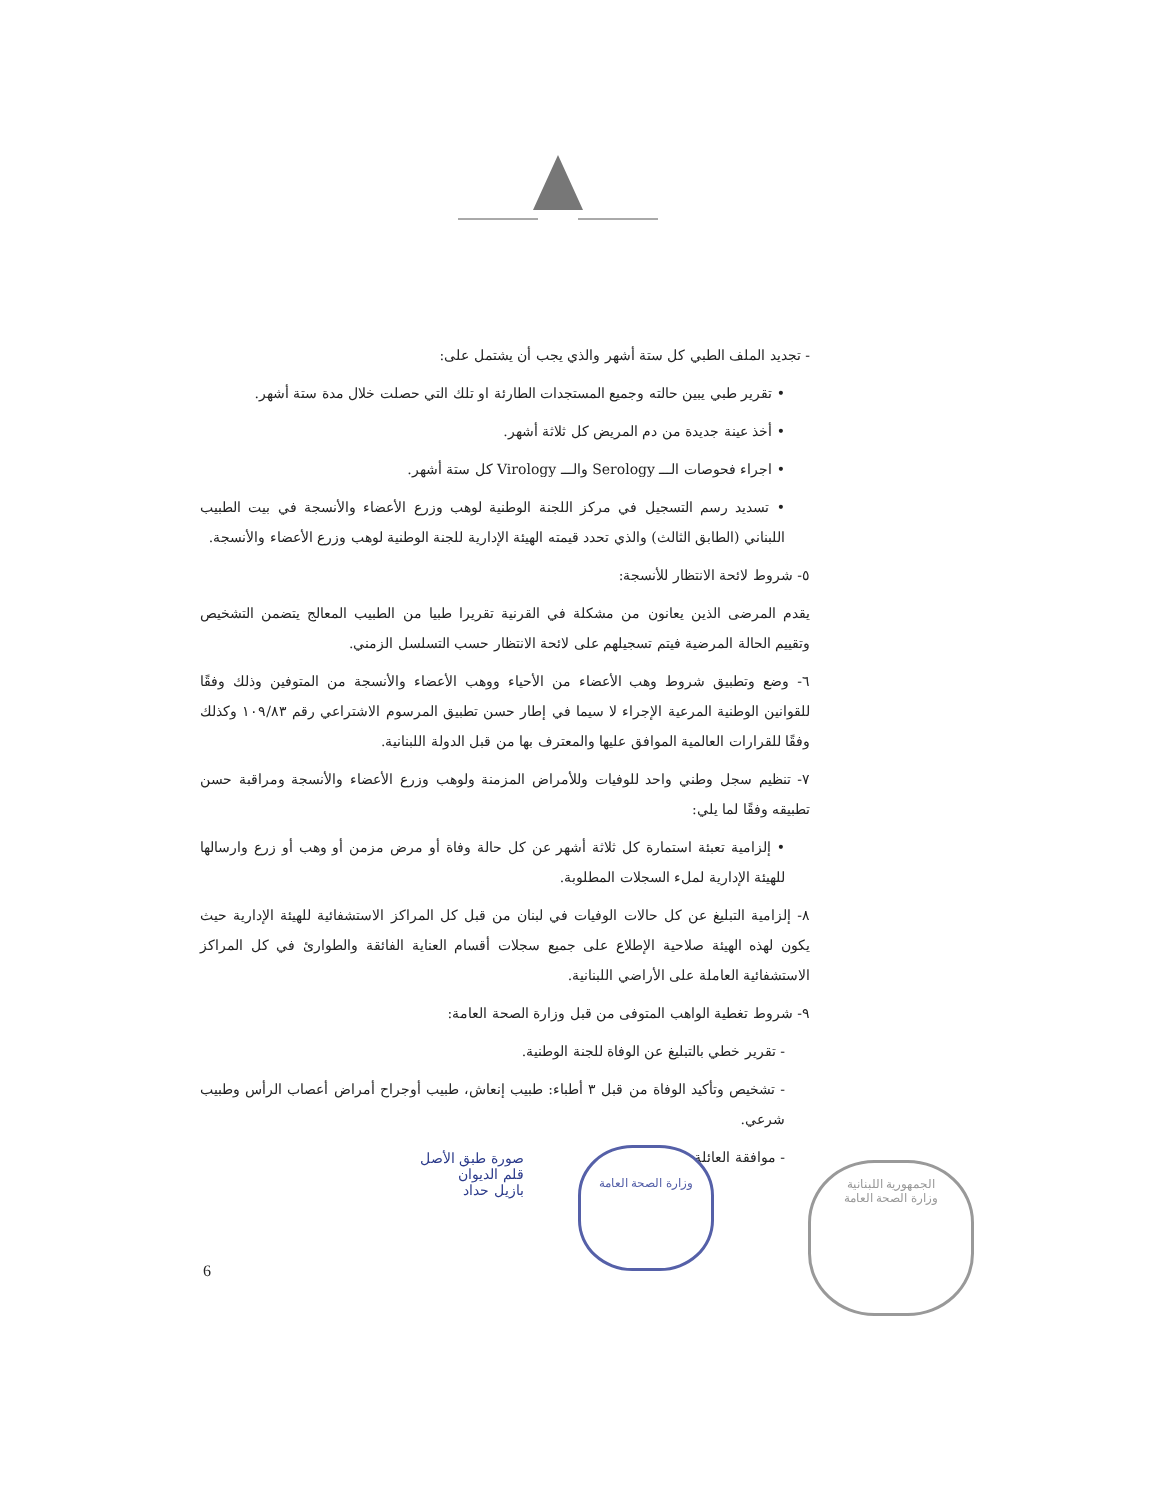- تجديد الملف الطبي كل ستة أشهر والذي يجب أن يشتمل على:
• تقرير طبي يبين حالته وجميع المستجدات الطارئة او تلك التي حصلت خلال مدة ستة أشهر.
• أخذ عينة جديدة من دم المريض كل ثلاثة أشهر.
• اجراء فحوصات الـــ Serology والـــ Virology كل ستة أشهر.
• تسديد رسم التسجيل في مركز اللجنة الوطنية لوهب وزرع الأعضاء والأنسجة في بيت الطبيب اللبناني (الطابق الثالث) والذي تحدد قيمته الهيئة الإدارية للجنة الوطنية لوهب وزرع الأعضاء والأنسجة.
٥- شروط لائحة الانتظار للأنسجة:
يقدم المرضى الذين يعانون من مشكلة في القرنية تقريرا طبيا من الطبيب المعالج يتضمن التشخيص وتقييم الحالة المرضية فيتم تسجيلهم على لائحة الانتظار حسب التسلسل الزمني.
٦- وضع وتطبيق شروط وهب الأعضاء من الأحياء ووهب الأعضاء والأنسجة من المتوفين وذلك وفقًا للقوانين الوطنية المرعية الإجراء لا سيما في إطار حسن تطبيق المرسوم الاشتراعي رقم ١٠٩/٨٣ وكذلك وفقًا للقرارات العالمية الموافق عليها والمعترف بها من قبل الدولة اللبنانية.
٧- تنظيم سجل وطني واحد للوفيات وللأمراض المزمنة ولوهب وزرع الأعضاء والأنسجة ومراقبة حسن تطبيقه وفقًا لما يلي:
• إلزامية تعبئة استمارة كل ثلاثة أشهر عن كل حالة وفاة أو مرض مزمن أو وهب أو زرع وارسالها للهيئة الإدارية لملء السجلات المطلوبة.
٨- إلزامية التبليغ عن كل حالات الوفيات في لبنان من قبل كل المراكز الاستشفائية للهيئة الإدارية حيث يكون لهذه الهيئة صلاحية الإطلاع على جميع سجلات أقسام العناية الفائقة والطوارئ في كل المراكز الاستشفائية العاملة على الأراضي اللبنانية.
٩- شروط تغطية الواهب المتوفى من قبل وزارة الصحة العامة:
- تقرير خطي بالتبليغ عن الوفاة للجنة الوطنية.
- تشخيص وتأكيد الوفاة من قبل ٣ أطباء: طبيب إنعاش، طبيب أوجراح أمراض أعصاب الرأس وطبيب شرعي.
- موافقة العائلة
صورة طبق الأصل
قلم الديوان
بازيل حداد
وزارة الصحة العامة
الجمهورية اللبنانية
وزارة الصحة العامة
6